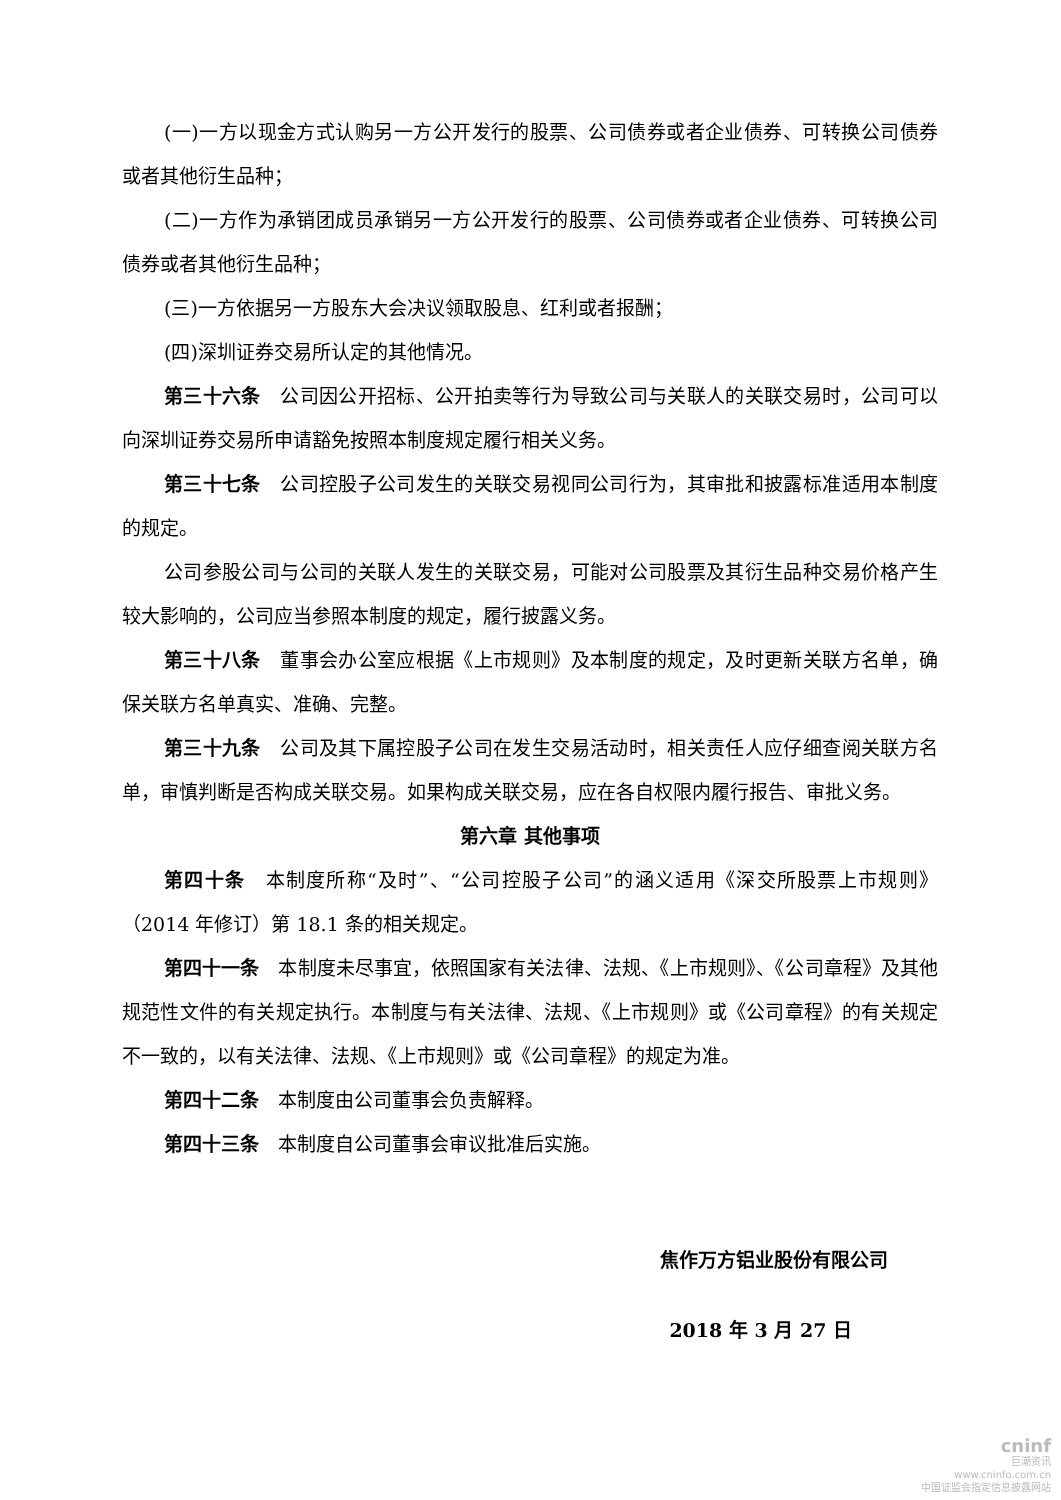(一)一方以现金方式认购另一方公开发行的股票、公司债券或者企业债券、可转换公司债券或者其他衍生品种；
(二)一方作为承销团成员承销另一方公开发行的股票、公司债券或者企业债券、可转换公司债券或者其他衍生品种；
(三)一方依据另一方股东大会决议领取股息、红利或者报酬；
(四)深圳证券交易所认定的其他情况。
第三十六条　公司因公开招标、公开拍卖等行为导致公司与关联人的关联交易时，公司可以向深圳证券交易所申请豁免按照本制度规定履行相关义务。
第三十七条　公司控股子公司发生的关联交易视同公司行为，其审批和披露标准适用本制度的规定。
公司参股公司与公司的关联人发生的关联交易，可能对公司股票及其衍生品种交易价格产生较大影响的，公司应当参照本制度的规定，履行披露义务。
第三十八条　董事会办公室应根据《上市规则》及本制度的规定，及时更新关联方名单，确保关联方名单真实、准确、完整。
第三十九条　公司及其下属控股子公司在发生交易活动时，相关责任人应仔细查阅关联方名单，审慎判断是否构成关联交易。如果构成关联交易，应在各自权限内履行报告、审批义务。
第六章 其他事项
第四十条　本制度所称“及时”、“公司控股子公司”的涵义适用《深交所股票上市规则》（2014 年修订）第 18.1 条的相关规定。
第四十一条　本制度未尽事宜，依照国家有关法律、法规、《上市规则》、《公司章程》及其他规范性文件的有关规定执行。本制度与有关法律、法规、《上市规则》或《公司章程》的有关规定不一致的，以有关法律、法规、《上市规则》或《公司章程》的规定为准。
第四十二条　本制度由公司董事会负责解释。
第四十三条　本制度自公司董事会审议批准后实施。
焦作万方铝业股份有限公司
2018 年 3 月 27 日
cninf
巨潮资讯
www.cninfo.com.cn
中国证监会指定信息披露网站